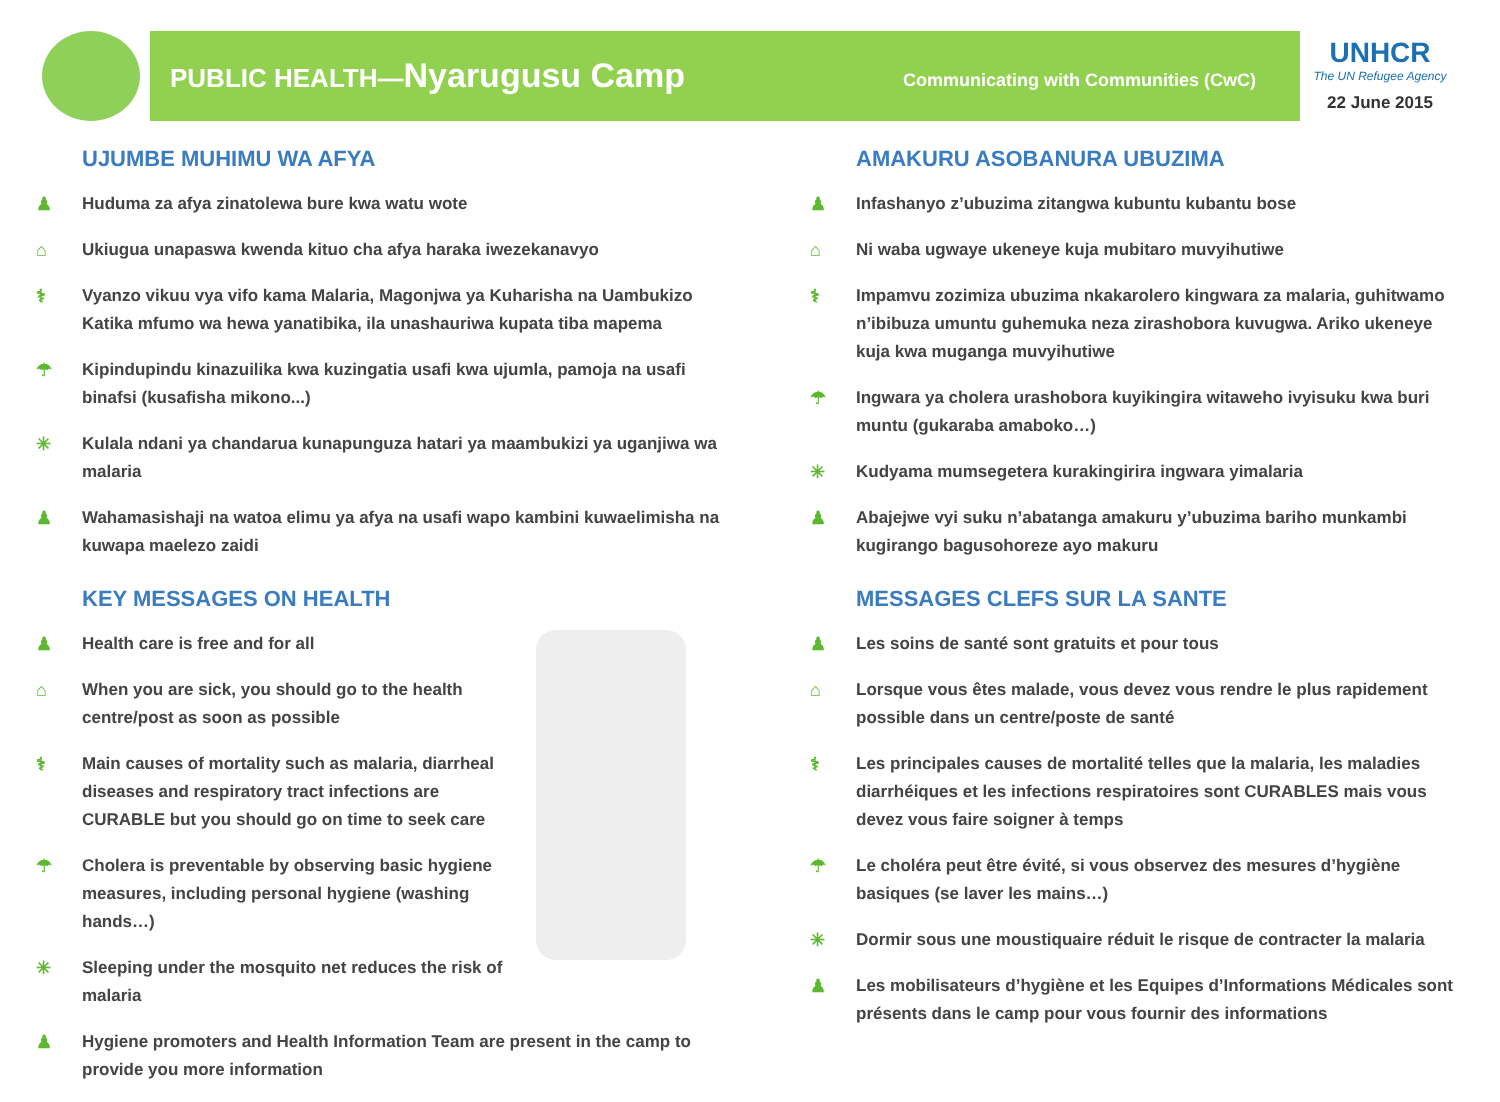PUBLIC HEALTH—Nyarugusu Camp
Communicating with Communities (CwC)
UNHCR
The UN Refugee Agency
22 June 2015
UJUMBE MUHIMU WA AFYA
♟ Huduma za afya zinatolewa bure kwa watu wote
⌂ Ukiugua unapaswa kwenda kituo cha afya haraka iwezekanavyo
⚕ Vyanzo vikuu vya vifo kama Malaria, Magonjwa ya Kuharisha na Uambukizo Katika mfumo wa hewa yanatibika, ila unashauriwa kupata tiba mapema
☂ Kipindupindu kinazuilika kwa kuzingatia usafi kwa ujumla, pamoja na usafi binafsi (kusafisha mikono...)
✳ Kulala ndani ya chandarua kunapunguza hatari ya maambukizi ya uganjiwa wa malaria
♟ Wahamasishaji na watoa elimu ya afya na usafi wapo kambini kuwaelimisha na kuwapa maelezo zaidi
KEY MESSAGES ON HEALTH
♟ Health care is free and for all
⌂ When you are sick, you should go to the health centre/post as soon as possible
⚕ Main causes of mortality such as malaria, diarrheal diseases and respiratory tract infections are CURABLE but you should go on time to seek care
☂ Cholera is preventable by observing basic hygiene measures, including personal hygiene (washing hands…)
✳ Sleeping under the mosquito net reduces the risk of malaria
♟ Hygiene promoters and Health Information Team are present in the camp to provide you more information
AMAKURU ASOBANURA UBUZIMA
♟ Infashanyo z’ubuzima zitangwa kubuntu kubantu bose
⌂ Ni waba ugwaye ukeneye kuja mubitaro muvyihutiwe
⚕ Impamvu zozimiza ubuzima nkakarolero kingwara za malaria, guhitwamo n’ibibuza umuntu guhemuka neza zirashobora kuvugwa. Ariko ukeneye kuja kwa muganga muvyihutiwe
☂ Ingwara ya cholera urashobora kuyikingira witaweho ivyisuku kwa buri muntu (gukaraba amaboko…)
✳ Kudyama mumsegetera kurakingirira ingwara yimalaria
♟ Abajejwe vyi suku n’abatanga amakuru y’ubuzima bariho munkambi kugirango bagusohoreze ayo makuru
MESSAGES CLEFS SUR LA SANTE
♟ Les soins de santé sont gratuits et pour tous
⌂ Lorsque vous êtes malade, vous devez vous rendre le plus rapidement possible dans un centre/poste de santé
⚕ Les principales causes de mortalité telles que la malaria, les maladies diarrhéiques et les infections respiratoires sont CURABLES mais vous devez vous faire soigner à temps
☂ Le choléra peut être évité, si vous observez des mesures d’hygiène basiques (se laver les mains…)
✳ Dormir sous une moustiquaire réduit le risque de contracter la malaria
♟ Les mobilisateurs d’hygiène et les Equipes d’Informations Médicales sont présents dans le camp pour vous fournir des informations